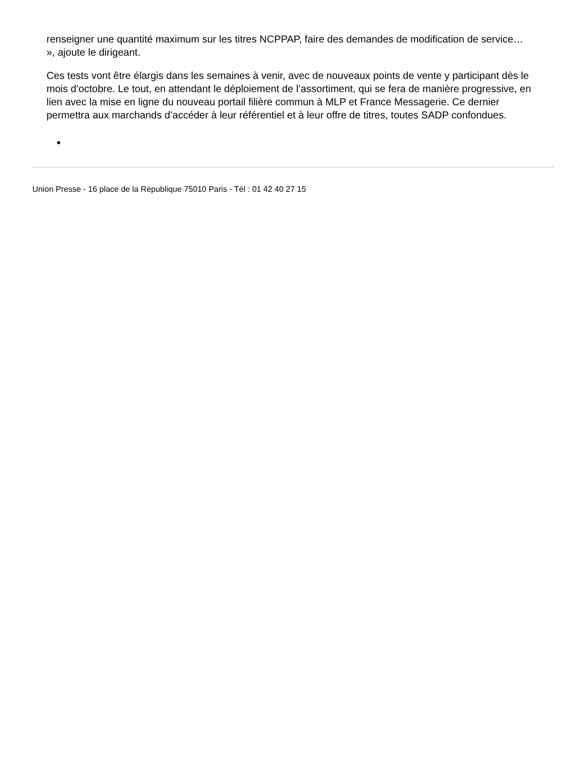renseigner une quantité maximum sur les titres NCPPAP, faire des demandes de modification de service… », ajoute le dirigeant.
Ces tests vont être élargis dans les semaines à venir, avec de nouveaux points de vente y participant dès le mois d’octobre. Le tout, en attendant le déploiement de l’assortiment, qui se fera de manière progressive, en lien avec la mise en ligne du nouveau portail filière commun à MLP et France Messagerie. Ce dernier permettra aux marchands d’accéder à leur référentiel et à leur offre de titres, toutes SADP confondues.
Union Presse - 16 place de la République 75010 Paris - Tél : 01 42 40 27 15